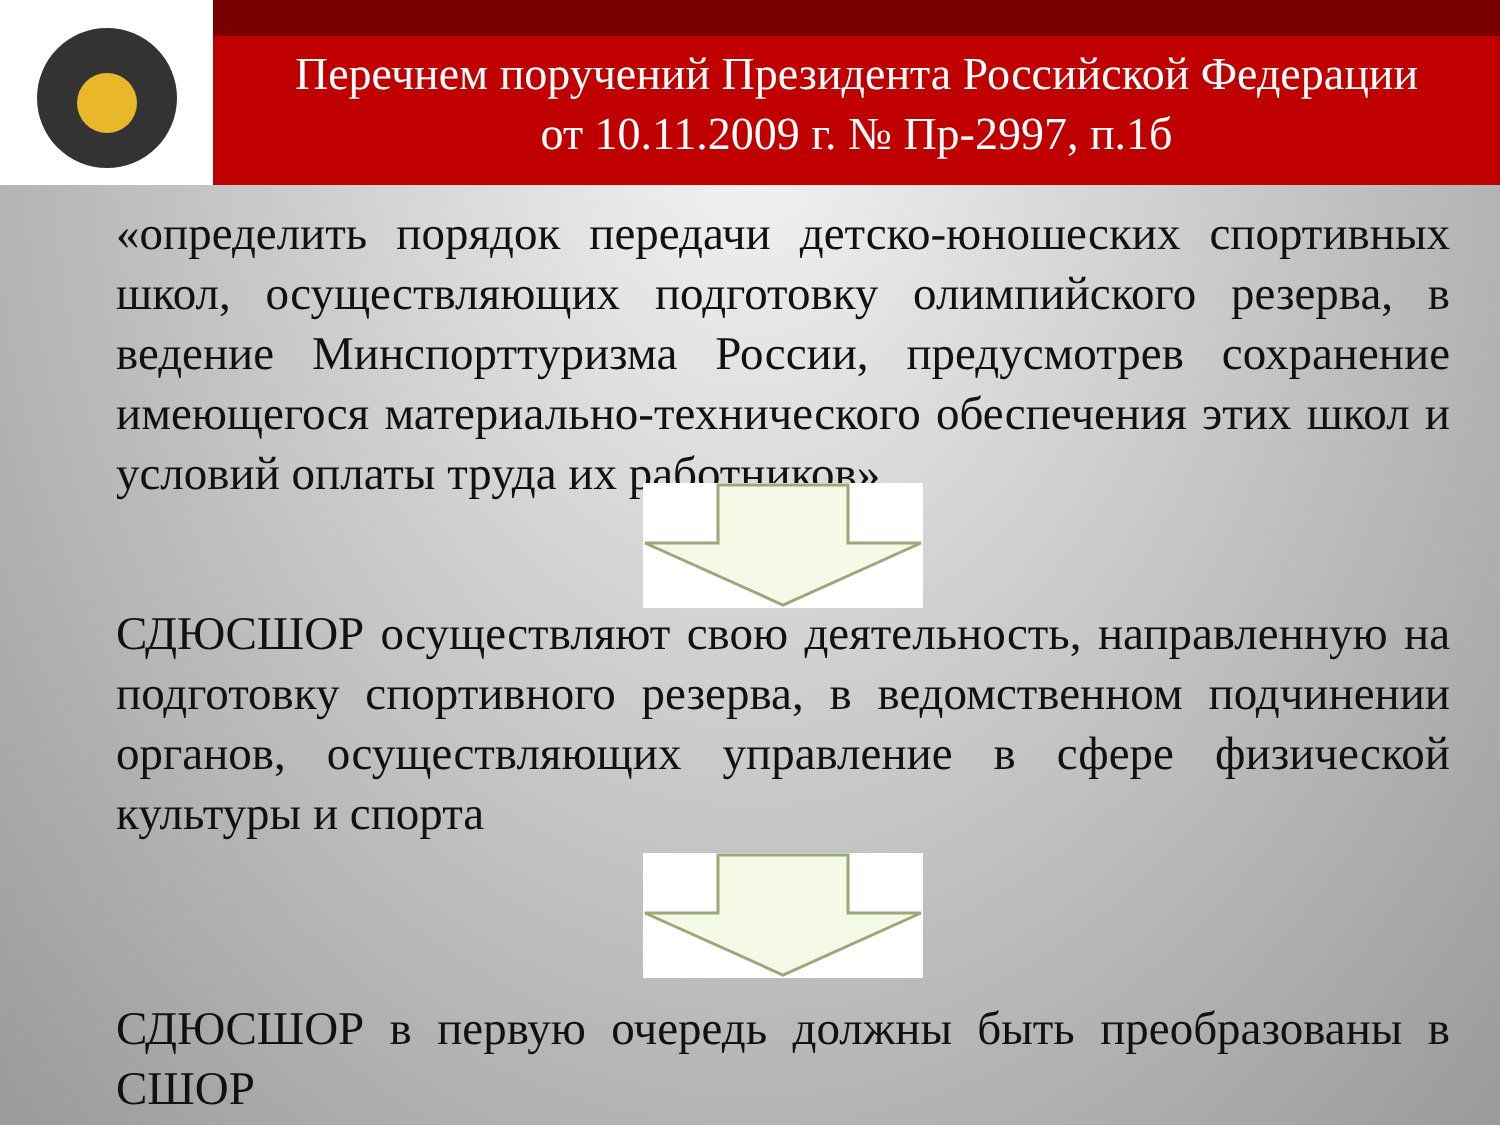Перечнем поручений Президента Российской Федерации
от 10.11.2009 г. № Пр-2997, п.1б
«определить порядок передачи детско-юношеских спортивных школ, осуществляющих подготовку олимпийского резерва, в ведение Минспорттуризма России, предусмотрев сохранение имеющегося материально-технического обеспечения этих школ и условий оплаты труда их работников»
СДЮСШОР осуществляют свою деятельность, направленную на подготовку спортивного резерва, в ведомственном подчинении органов, осуществляющих управление в сфере физической культуры и спорта
СДЮСШОР в первую очередь должны быть преобразованы в СШОР